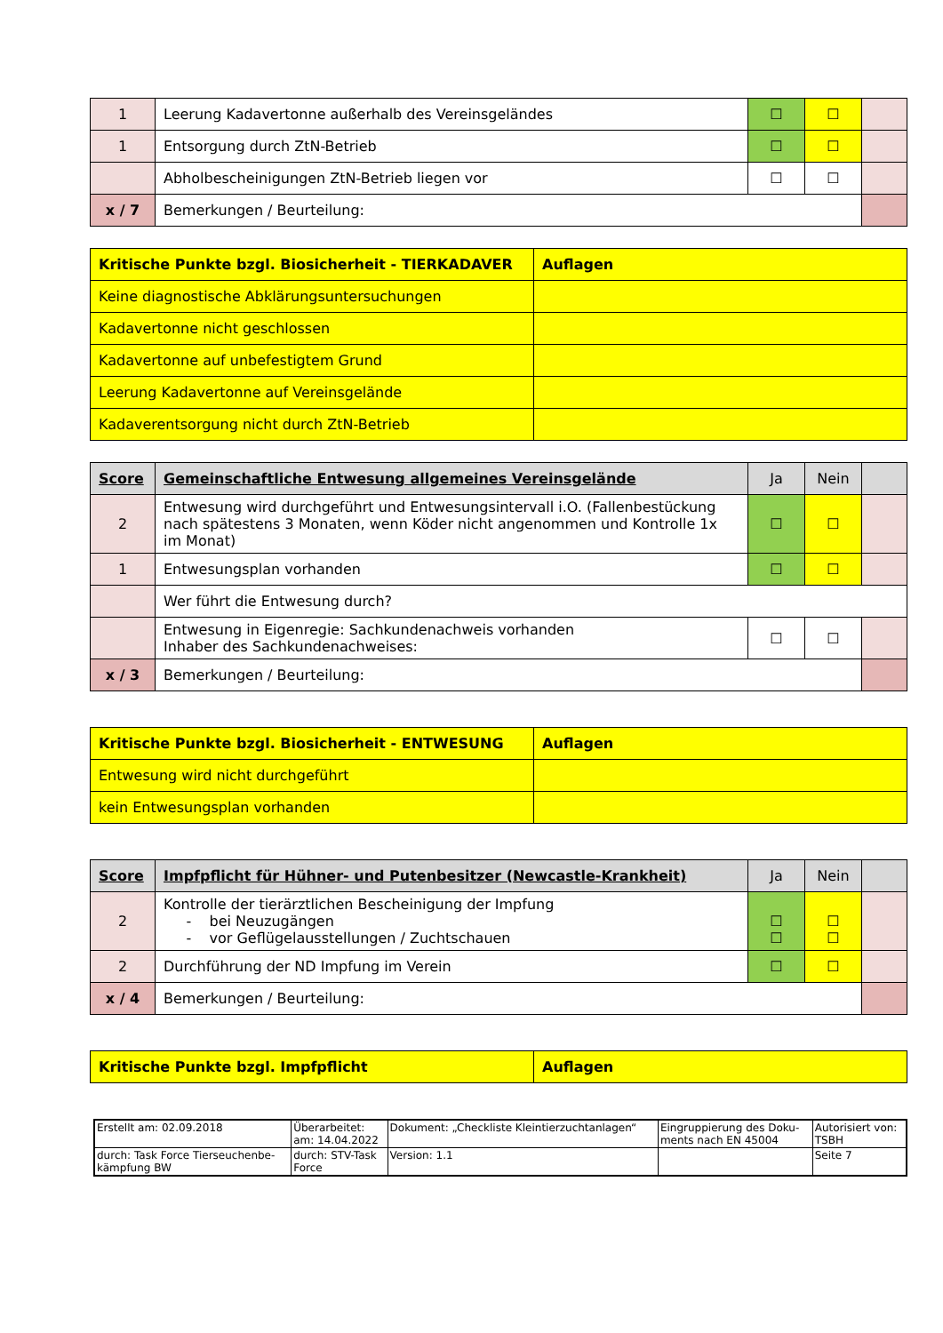| 1 | Leerung Kadavertonne außerhalb des Vereinsgeländes | ☐ | ☐ | |
| 1 | Entsorgung durch ZtN-Betrieb | ☐ | ☐ | |
| | Abholbescheinigungen ZtN-Betrieb liegen vor | ☐ | ☐ | |
| x / 7 | Bemerkungen / Beurteilung: | | | |
| Kritische Punkte bzgl. Biosicherheit - TIERKADAVER | Auflagen |
| Keine diagnostische Abklärungsuntersuchungen | |
| Kadavertonne nicht geschlossen | |
| Kadavertonne auf unbefestigtem Grund | |
| Leerung Kadavertonne auf Vereinsgelände | |
| Kadaverentsorgung nicht durch ZtN-Betrieb | |
| Score | Gemeinschaftliche Entwesung allgemeines Vereinsgelände | Ja | Nein | |
| --- | --- | --- | --- | --- |
| 2 | Entwesung wird durchgeführt und Entwesungsintervall i.O. (Fallenbestückung nach spätestens 3 Monaten, wenn Köder nicht angenommen und Kontrolle 1x im Monat) | ☐ | ☐ | |
| 1 | Entwesungsplan vorhanden | ☐ | ☐ | |
| | Wer führt die Entwesung durch? | | | |
| | Entwesung in Eigenregie: Sachkundenachweis vorhanden Inhaber des Sachkundenachweises: | ☐ | ☐ | |
| x / 3 | Bemerkungen / Beurteilung: | | | |
| Kritische Punkte bzgl. Biosicherheit - ENTWESUNG | Auflagen |
| Entwesung wird nicht durchgeführt | |
| kein Entwesungsplan vorhanden | |
| Score | Impfpflicht für Hühner- und Putenbesitzer (Newcastle-Krankheit) | Ja | Nein | |
| --- | --- | --- | --- | --- |
| 2 | Kontrolle der tierärztlichen Bescheinigung der Impfung - bei Neuzugängen - vor Geflügelausstellungen / Zuchtschauen | ☐ ☐ | ☐ ☐ | |
| 2 | Durchführung der ND Impfung im Verein | ☐ | ☐ | |
| x / 4 | Bemerkungen / Beurteilung: | | | |
| Kritische Punkte bzgl. Impfpflicht | Auflagen |
| Erstellt am: 02.09.2018 | Überarbeitet: am: 14.04.2022 | Dokument: „Checkliste Kleintierzuchtanlagen“ | Eingruppierung des Doku- ments nach EN 45004 | Autorisiert von: TSBH |
| durch: Task Force Tierseuchenbe- kämpfung BW | durch: STV-Task Force | Version: 1.1 | | Seite 7 |